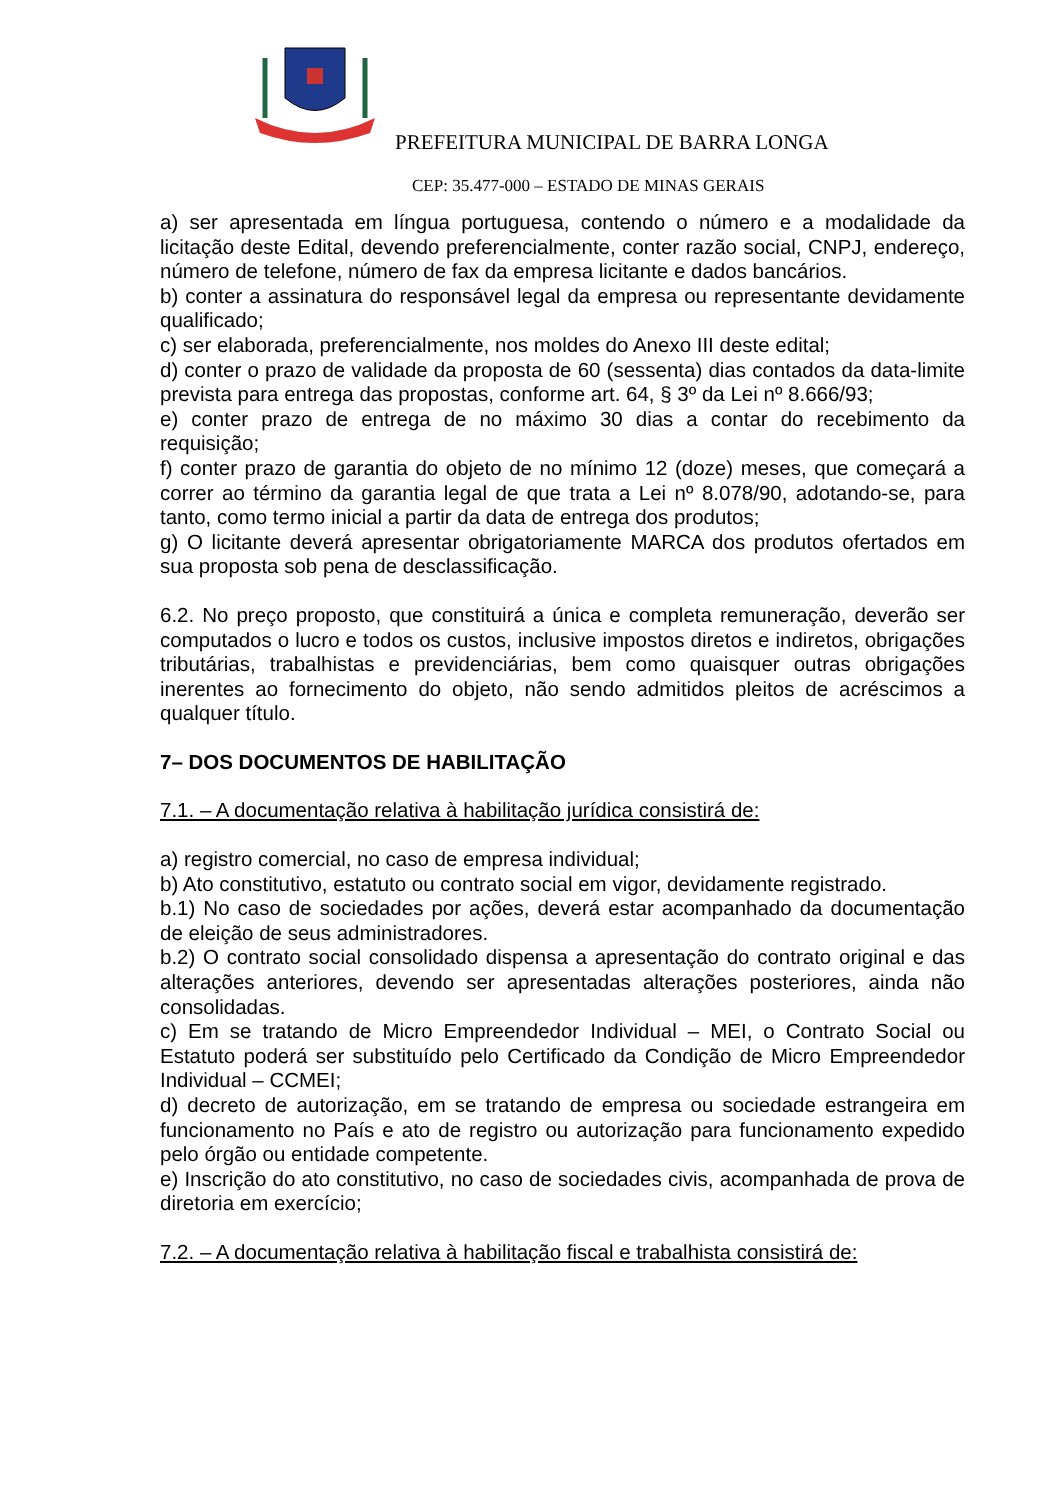PREFEITURA MUNICIPAL DE BARRA LONGA
CEP: 35.477-000 – ESTADO DE MINAS GERAIS
a) ser apresentada em língua portuguesa, contendo o número e a modalidade da licitação deste Edital, devendo preferencialmente, conter razão social, CNPJ, endereço, número de telefone, número de fax da empresa licitante e dados bancários.
b) conter a assinatura do responsável legal da empresa ou representante devidamente qualificado;
c) ser elaborada, preferencialmente, nos moldes do Anexo III deste edital;
d) conter o prazo de validade da proposta de 60 (sessenta) dias contados da data-limite prevista para entrega das propostas, conforme art. 64, § 3º da Lei nº 8.666/93;
e) conter prazo de entrega de no máximo 30 dias a contar do recebimento da requisição;
f) conter prazo de garantia do objeto de no mínimo 12 (doze) meses, que começará a correr ao término da garantia legal de que trata a Lei nº 8.078/90, adotando-se, para tanto, como termo inicial a partir da data de entrega dos produtos;
g) O licitante deverá apresentar obrigatoriamente MARCA dos produtos ofertados em sua proposta sob pena de desclassificação.
6.2. No preço proposto, que constituirá a única e completa remuneração, deverão ser computados o lucro e todos os custos, inclusive impostos diretos e indiretos, obrigações tributárias, trabalhistas e previdenciárias, bem como quaisquer outras obrigações inerentes ao fornecimento do objeto, não sendo admitidos pleitos de acréscimos a qualquer título.
7– DOS DOCUMENTOS DE HABILITAÇÃO
7.1. – A documentação relativa à habilitação jurídica consistirá de:
a) registro comercial, no caso de empresa individual;
b) Ato constitutivo, estatuto ou contrato social em vigor, devidamente registrado.
b.1) No caso de sociedades por ações, deverá estar acompanhado da documentação de eleição de seus administradores.
b.2) O contrato social consolidado dispensa a apresentação do contrato original e das alterações anteriores, devendo ser apresentadas alterações posteriores, ainda não consolidadas.
c) Em se tratando de Micro Empreendedor Individual – MEI, o Contrato Social ou Estatuto poderá ser substituído pelo Certificado da Condição de Micro Empreendedor Individual – CCMEI;
d) decreto de autorização, em se tratando de empresa ou sociedade estrangeira em funcionamento no País e ato de registro ou autorização para funcionamento expedido pelo órgão ou entidade competente.
e) Inscrição do ato constitutivo, no caso de sociedades civis, acompanhada de prova de diretoria em exercício;
7.2. – A documentação relativa à habilitação fiscal e trabalhista consistirá de: